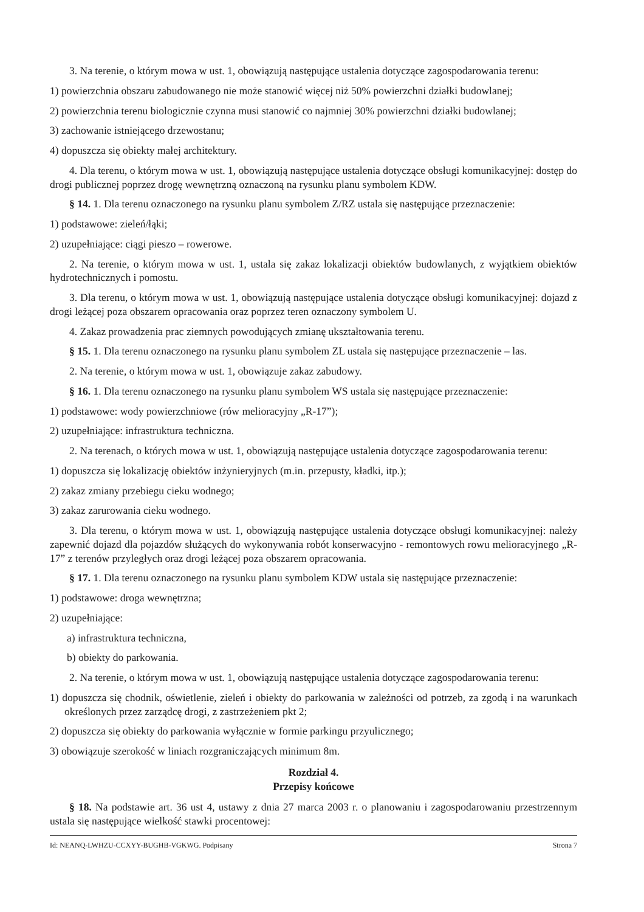3. Na terenie, o którym mowa w ust. 1, obowiązują następujące ustalenia dotyczące zagospodarowania terenu:
1) powierzchnia obszaru zabudowanego nie może stanowić więcej niż 50% powierzchni działki budowlanej;
2) powierzchnia terenu biologicznie czynna musi stanowić co najmniej 30% powierzchni działki budowlanej;
3) zachowanie istniejącego drzewostanu;
4) dopuszcza się obiekty małej architektury.
4. Dla terenu, o którym mowa w ust. 1, obowiązują następujące ustalenia dotyczące obsługi komunikacyjnej: dostęp do drogi publicznej poprzez drogę wewnętrzną oznaczoną na rysunku planu symbolem KDW.
§ 14. 1. Dla terenu oznaczonego na rysunku planu symbolem Z/RZ ustala się następujące przeznaczenie:
1) podstawowe: zieleń/łąki;
2) uzupełniające: ciągi pieszo – rowerowe.
2. Na terenie, o którym mowa w ust. 1, ustala się zakaz lokalizacji obiektów budowlanych, z wyjątkiem obiektów hydrotechnicznych i pomostu.
3. Dla terenu, o którym mowa w ust. 1, obowiązują następujące ustalenia dotyczące obsługi komunikacyjnej: dojazd z drogi leżącej poza obszarem opracowania oraz poprzez teren oznaczony symbolem U.
4. Zakaz prowadzenia prac ziemnych powodujących zmianę ukształtowania terenu.
§ 15. 1. Dla terenu oznaczonego na rysunku planu symbolem ZL ustala się następujące przeznaczenie – las.
2. Na terenie, o którym mowa w ust. 1, obowiązuje zakaz zabudowy.
§ 16. 1. Dla terenu oznaczonego na rysunku planu symbolem WS ustala się następujące przeznaczenie:
1) podstawowe: wody powierzchniowe (rów melioracyjny „R-17”);
2) uzupełniające: infrastruktura techniczna.
2. Na terenach, o których mowa w ust. 1, obowiązują następujące ustalenia dotyczące zagospodarowania terenu:
1) dopuszcza się lokalizację obiektów inżynieryjnych (m.in. przepusty, kładki, itp.);
2) zakaz zmiany przebiegu cieku wodnego;
3) zakaz zarurowania cieku wodnego.
3. Dla terenu, o którym mowa w ust. 1, obowiązują następujące ustalenia dotyczące obsługi komunikacyjnej: należy zapewnić dojazd dla pojazdów służących do wykonywania robót konserwacyjno - remontowych rowu melioracyjnego „R-17” z terenów przyległych oraz drogi leżącej poza obszarem opracowania.
§ 17. 1. Dla terenu oznaczonego na rysunku planu symbolem KDW ustala się następujące przeznaczenie:
1) podstawowe: droga wewnętrzna;
2) uzupełniające:
a) infrastruktura techniczna,
b) obiekty do parkowania.
2. Na terenie, o którym mowa w ust. 1, obowiązują następujące ustalenia dotyczące zagospodarowania terenu:
1) dopuszcza się chodnik, oświetlenie, zieleń i obiekty do parkowania w zależności od potrzeb, za zgodą i na warunkach określonych przez zarządcę drogi, z zastrzeżeniem pkt 2;
2) dopuszcza się obiekty do parkowania wyłącznie w formie parkingu przyulicznego;
3) obowiązuje szerokość w liniach rozgraniczających minimum 8m.
Rozdział 4.
Przepisy końcowe
§ 18. Na podstawie art. 36 ust 4, ustawy z dnia 27 marca 2003 r. o planowaniu i zagospodarowaniu przestrzennym ustala się następujące wielkość stawki procentowej:
Id: NEANQ-LWHZU-CCXYY-BUGHB-VGKWG. Podpisany Strona 7